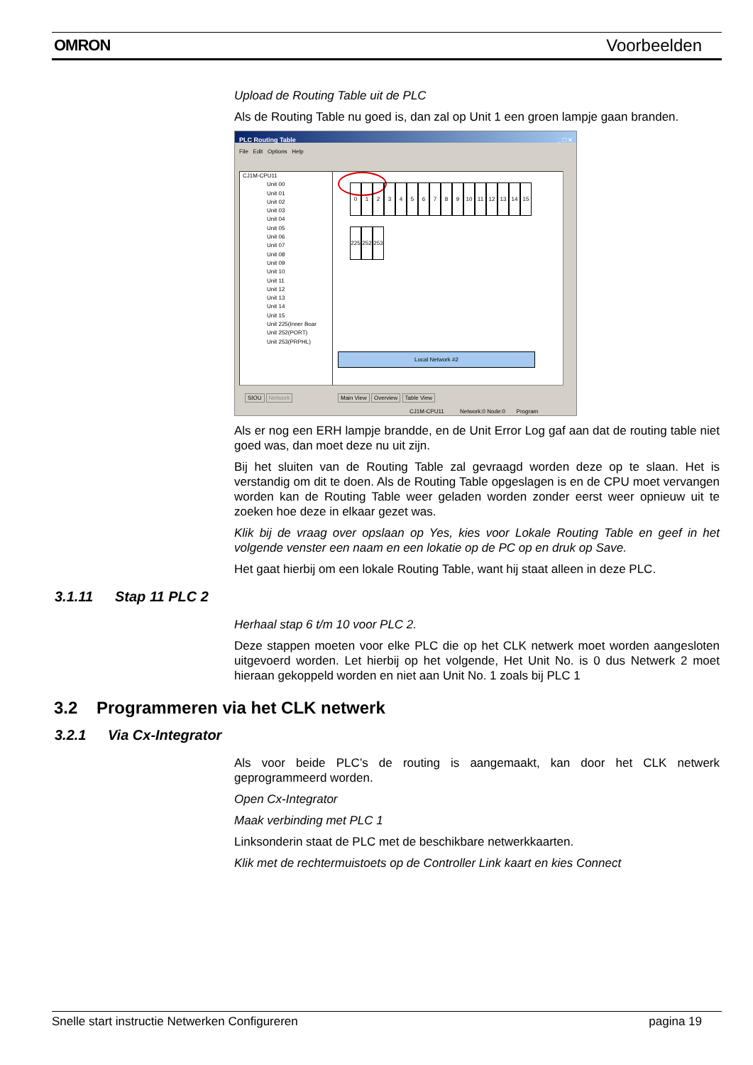OMRON Voorbeelden
Upload de Routing Table uit de PLC
Als de Routing Table nu goed is, dan zal op Unit 1 een groen lampje gaan branden.
PLC Routing Table _ □ ×
File Edit Options Help
CJ1M-CPU11
Unit 00
Unit 01
Unit 02
Unit 03
Unit 04
Unit 05
Unit 06
Unit 07
Unit 08
Unit 09
Unit 10
Unit 11
Unit 12
Unit 13
Unit 14
Unit 15
Unit 225(Inner Boar
Unit 252(PORT)
Unit 253(PRPHL)
0123456789 10 11 12 13 14 15
225 252 253
Local Network #2
SIOU Network Main View Overview Table View
CJ1M-CPU11 Network:0 Node:0 Program
Als er nog een ERH lampje brandde, en de Unit Error Log gaf aan dat de routing table niet goed was, dan moet deze nu uit zijn.
Bij het sluiten van de Routing Table zal gevraagd worden deze op te slaan. Het is verstandig om dit te doen. Als de Routing Table opgeslagen is en de CPU moet vervangen worden kan de Routing Table weer geladen worden zonder eerst weer opnieuw uit te zoeken hoe deze in elkaar gezet was.
Klik bij de vraag over opslaan op Yes, kies voor Lokale Routing Table en geef in het volgende venster een naam en een lokatie op de PC op en druk op Save.
Het gaat hierbij om een lokale Routing Table, want hij staat alleen in deze PLC.
3.1.11 Stap 11 PLC 2
Herhaal stap 6 t/m 10 voor PLC 2.
Deze stappen moeten voor elke PLC die op het CLK netwerk moet worden aangesloten uitgevoerd worden. Let hierbij op het volgende, Het Unit No. is 0 dus Netwerk 2 moet hieraan gekoppeld worden en niet aan Unit No. 1 zoals bij PLC 1
3.2 Programmeren via het CLK netwerk
3.2.1 Via Cx-Integrator
Als voor beide PLC’s de routing is aangemaakt, kan door het CLK netwerk geprogrammeerd worden.
Open Cx-Integrator
Maak verbinding met PLC 1
Linksonderin staat de PLC met de beschikbare netwerkkaarten.
Klik met de rechtermuistoets op de Controller Link kaart en kies Connect
Snelle start instructie Netwerken Configureren pagina 19